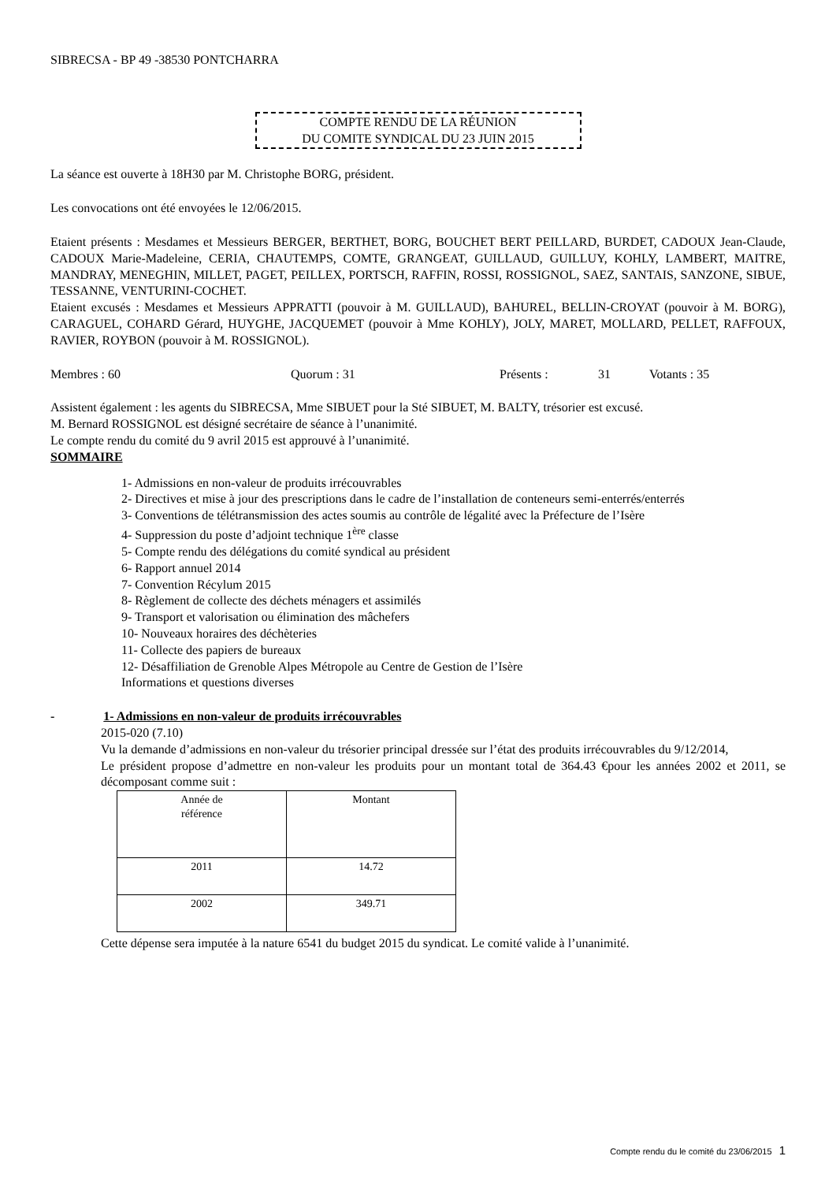SIBRECSA - BP 49 -38530 PONTCHARRA
COMPTE RENDU DE LA RÉUNION
DU COMITE SYNDICAL DU 23 JUIN 2015
La séance est ouverte à 18H30 par M. Christophe BORG, président.
Les convocations ont été envoyées le 12/06/2015.
Etaient présents : Mesdames et Messieurs BERGER, BERTHET, BORG, BOUCHET BERT PEILLARD, BURDET, CADOUX Jean-Claude, CADOUX Marie-Madeleine, CERIA, CHAUTEMPS, COMTE, GRANGEAT, GUILLAUD, GUILLUY, KOHLY, LAMBERT, MAITRE, MANDRAY, MENEGHIN, MILLET, PAGET, PEILLEX, PORTSCH, RAFFIN, ROSSI, ROSSIGNOL, SAEZ, SANTAIS, SANZONE, SIBUE, TESSANNE, VENTURINI-COCHET.
Etaient excusés : Mesdames et Messieurs APPRATTI (pouvoir à M. GUILLAUD), BAHUREL, BELLIN-CROYAT (pouvoir à M. BORG), CARAGUEL, COHARD Gérard, HUYGHE, JACQUEMET (pouvoir à Mme KOHLY), JOLY, MARET, MOLLARD, PELLET, RAFFOUX, RAVIER, ROYBON (pouvoir à M. ROSSIGNOL).
Membres : 60 Quorum : 31 Présents : 31 Votants : 35
Assistent également : les agents du SIBRECSA, Mme SIBUET pour la Sté SIBUET, M. BALTY, trésorier est excusé.
M. Bernard ROSSIGNOL est désigné secrétaire de séance à l’unanimité.
Le compte rendu du comité du 9 avril 2015 est approuvé à l’unanimité.
SOMMAIRE
1- Admissions en non-valeur de produits irrécouvrables
2- Directives et mise à jour des prescriptions dans le cadre de l’installation de conteneurs semi-enterrés/enterrés
3- Conventions de télétransmission des actes soumis au contrôle de légalité avec la Préfecture de l’Isère
4- Suppression du poste d’adjoint technique 1<sup>ère</sup> classe
5- Compte rendu des délégations du comité syndical au président
6- Rapport annuel 2014
7- Convention Récylum 2015
8- Règlement de collecte des déchets ménagers et assimilés
9- Transport et valorisation ou élimination des mâchefers
10- Nouveaux horaires des déchèteries
11- Collecte des papiers de bureaux
12- Désaffiliation de Grenoble Alpes Métropole au Centre de Gestion de l’Isère
Informations et questions diverses
- 1- Admissions en non-valeur de produits irrécouvrables
2015-020 (7.10)
Vu la demande d’admissions en non-valeur du trésorier principal dressée sur l’état des produits irrécouvrables du 9/12/2014,
Le président propose d’admettre en non-valeur les produits pour un montant total de 364.43 €pour les années 2002 et 2011, se décomposant comme suit :
| Année de référence | Montant |
| 2011 | 14.72 |
| 2002 | 349.71 |
Cette dépense sera imputée à la nature 6541 du budget 2015 du syndicat. Le comité valide à l’unanimité.
Compte rendu du le comité du 23/06/2015 1